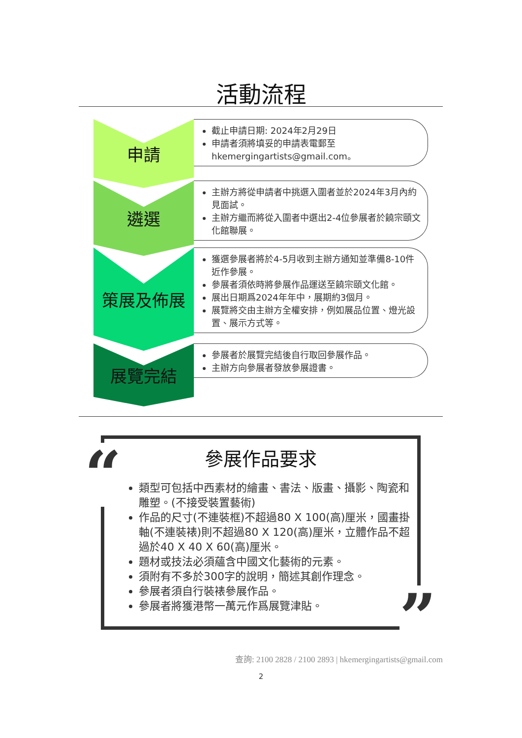活動流程
申請
截止申請日期: 2024年2月29日
申請者須將填妥的申請表電郵至 hkemergingartists@gmail.com。
遴選
主辦方將從申請者中挑選入圍者並於2024年3月內約見面試。
主辦方繼而將從入圍者中選出2-4位參展者於饒宗頤文化館聯展。
策展及佈展
獲選參展者將於4-5月收到主辦方通知並準備8-10件近作參展。
參展者須依時將參展作品運送至饒宗頤文化館。
展出日期爲2024年年中，展期約3個月。
展覽將交由主辦方全權安排，例如展品位置、燈光設置、展示方式等。
展覽完結
參展者於展覽完結後自行取回參展作品。
主辦方向參展者發放參展證書。
參展作品要求
類型可包括中西素材的繪畫、書法、版畫、攝影、陶瓷和雕塑。(不接受裝置藝術)
作品的尺寸(不連裝框)不超過80 X 100(高)厘米，國畫掛軸(不連裝裱)則不超過80 X 120(高)厘米，立體作品不超過於40 X 40 X 60(高)厘米。
題材或技法必須蘊含中國文化藝術的元素。
須附有不多於300字的說明，簡述其創作理念。
參展者須自行裝裱參展作品。
參展者將獲港幣一萬元作爲展覽津貼。
“
”
查詢: 2100 2828 / 2100 2893 | hkemergingartists@gmail.com
2